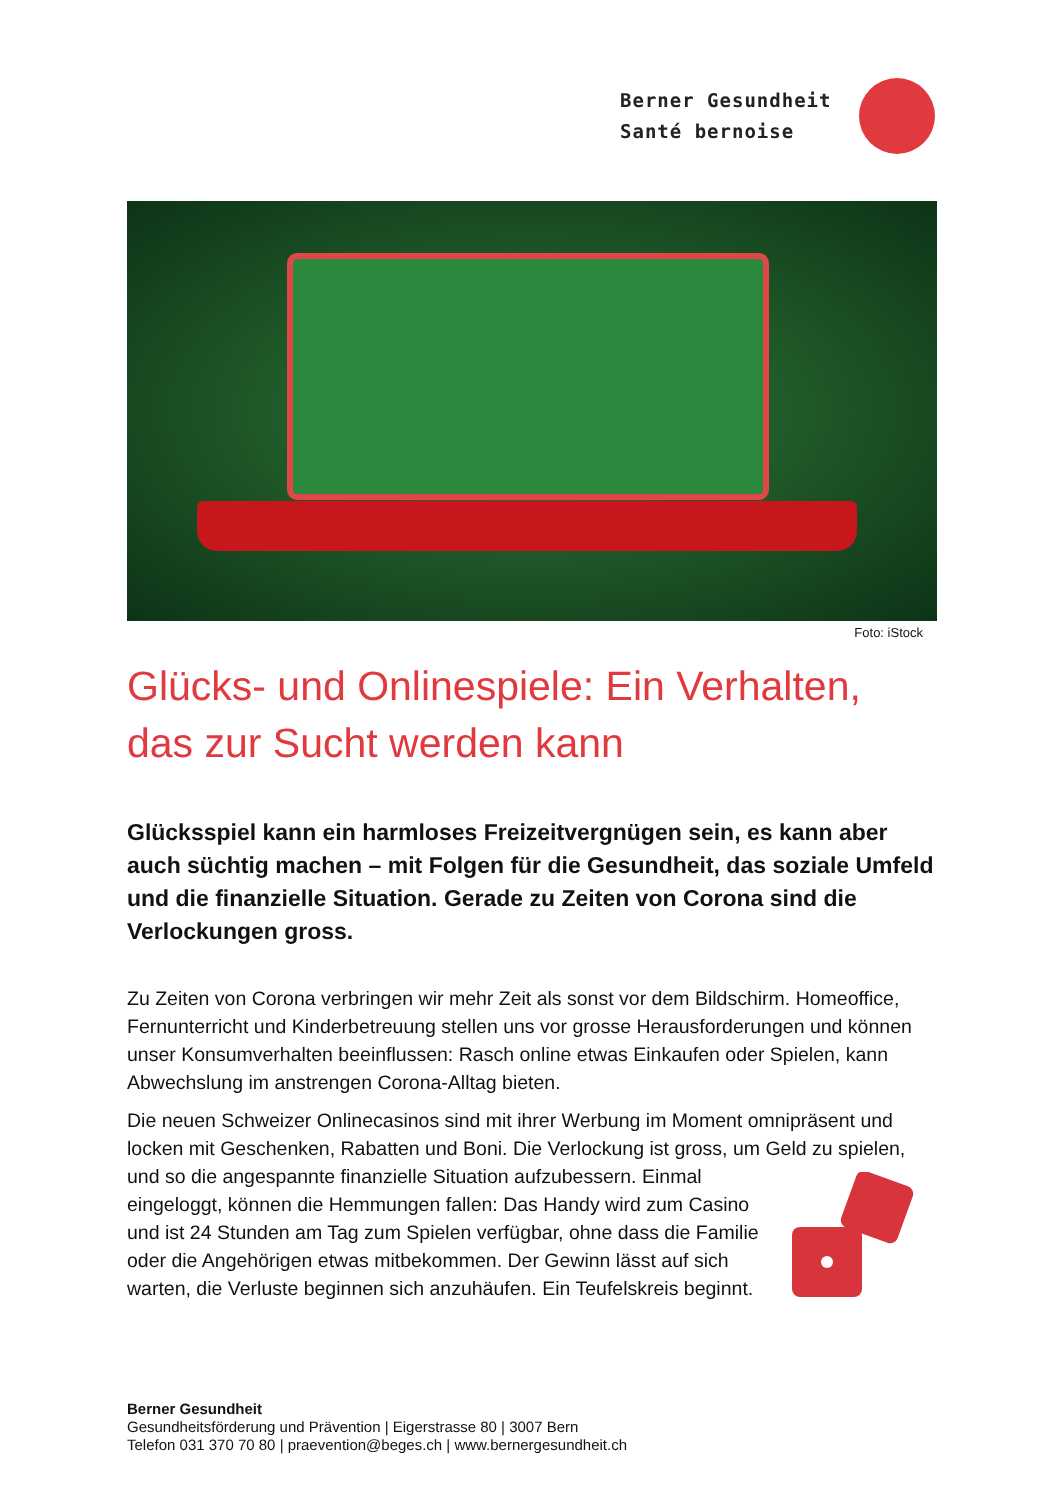Berner Gesundheit
Santé bernoise
Foto: iStock
Glücks- und Onlinespiele: Ein Verhalten, das zur Sucht werden kann
Glücksspiel kann ein harmloses Freizeitvergnügen sein, es kann aber auch süchtig machen – mit Folgen für die Gesundheit, das soziale Umfeld und die finanzielle Situation. Gerade zu Zeiten von Corona sind die Verlockungen gross.
Zu Zeiten von Corona verbringen wir mehr Zeit als sonst vor dem Bildschirm. Homeoffice, Fernunterricht und Kinderbetreuung stellen uns vor grosse Herausforderungen und können unser Konsumverhalten beeinflussen: Rasch online etwas Einkaufen oder Spielen, kann Abwechslung im anstrengen Corona-Alltag bieten.
Die neuen Schweizer Onlinecasinos sind mit ihrer Werbung im Moment omnipräsent und locken mit Geschenken, Rabatten und Boni. Die Verlockung ist gross, um Geld zu spielen, und so die angespannte finanzielle Situation aufzubessern. Einmal eingeloggt, können die Hemmungen fallen: Das Handy wird zum Casino und ist 24 Stunden am Tag zum Spielen verfügbar, ohne dass die Familie oder die Angehörigen etwas mitbekommen. Der Gewinn lässt auf sich warten, die Verluste beginnen sich anzuhäufen. Ein Teufelskreis beginnt.
Berner Gesundheit
Gesundheitsförderung und Prävention | Eigerstrasse 80 | 3007 Bern
Telefon 031 370 70 80 | praevention@beges.ch | www.bernergesundheit.ch